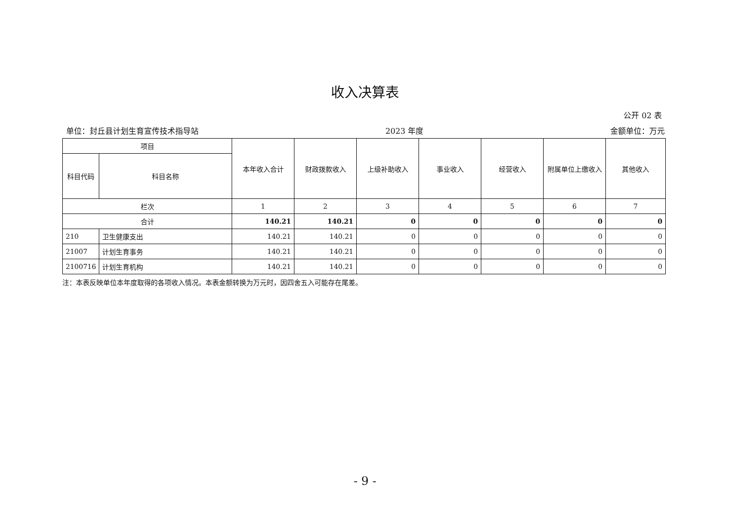收入决算表
公开 02 表
单位：封丘县计划生育宣传技术指导站 2023 年度 金额单位：万元
| 项目 | | 本年收入合计 | 财政拨款收入 | 上级补助收入 | 事业收入 | 经营收入 | 附属单位上缴收入 | 其他收入 |
| --- | --- | --- | --- | --- | --- | --- | --- | --- |
| 科目代码 | 科目名称 | | | | | | | |
| 栏次 | | 1 | 2 | 3 | 4 | 5 | 6 | 7 |
| 合计 | | 140.21 | 140.21 | 0 | 0 | 0 | 0 | 0 |
| 210 | 卫生健康支出 | 140.21 | 140.21 | 0 | 0 | 0 | 0 | 0 |
| 21007 | 计划生育事务 | 140.21 | 140.21 | 0 | 0 | 0 | 0 | 0 |
| 2100716 | 计划生育机构 | 140.21 | 140.21 | 0 | 0 | 0 | 0 | 0 |
注：本表反映单位本年度取得的各项收入情况。本表金额转换为万元时，因四舍五入可能存在尾差。
- 9 -